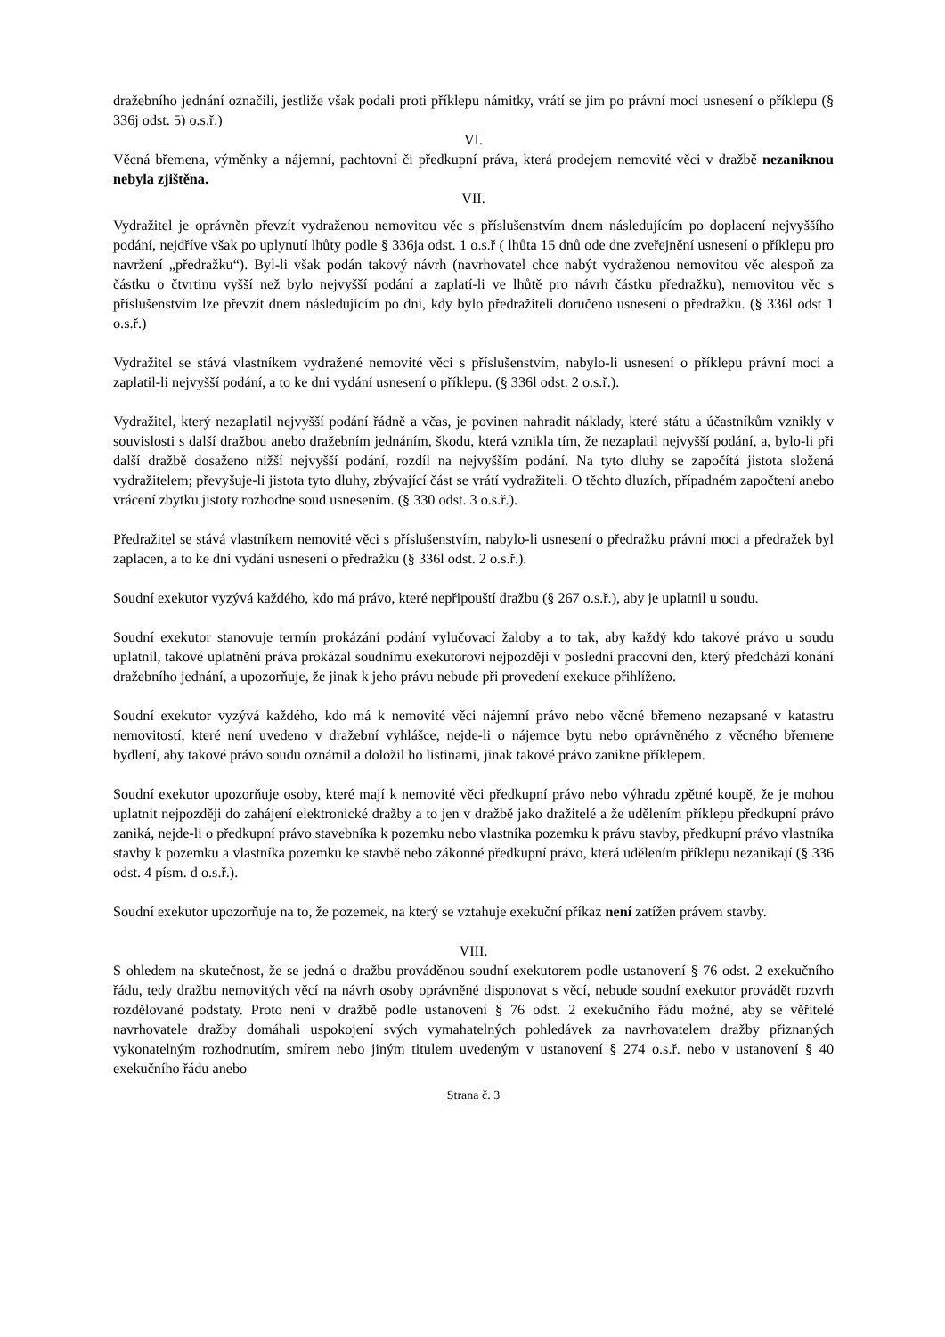dražebního jednání označili, jestliže však podali proti příklepu námitky, vrátí se jim po právní moci usnesení o příklepu (§ 336j odst. 5) o.s.ř.)
VI.
Věcná břemena, výměnky a nájemní, pachtovní či předkupní práva, která prodejem nemovité věci v dražbě nezaniknou nebyla zjištěna.
VII.
Vydražitel je oprávněn převzít vydraženou nemovitou věc s příslušenstvím dnem následujícím po doplacení nejvyššího podání, nejdříve však po uplynutí lhůty podle § 336ja odst. 1 o.s.ř ( lhůta 15 dnů ode dne zveřejnění usnesení o příklepu pro navržení „předražku“). Byl-li však podán takový návrh (navrhovatel chce nabýt vydraženou nemovitou věc alespoň za částku o čtvrtinu vyšší než bylo nejvyšší podání a zaplatí-li ve lhůtě pro návrh částku předražku), nemovitou věc s příslušenstvím lze převzít dnem následujícím po dni, kdy bylo předražiteli doručeno usnesení o předražku. (§ 336l odst 1 o.s.ř.)
Vydražitel se stává vlastníkem vydražené nemovité věci s příslušenstvím, nabylo-li usnesení o příklepu právní moci a zaplatil-li nejvyšší podání, a to ke dni vydání usnesení o příklepu. (§ 336l odst. 2 o.s.ř.).
Vydražitel, který nezaplatil nejvyšší podání řádně a včas, je povinen nahradit náklady, které státu a účastníkům vznikly v souvislosti s další dražbou anebo dražebním jednáním, škodu, která vznikla tím, že nezaplatil nejvyšší podání, a, bylo-li při další dražbě dosaženo nižší nejvyšší podání, rozdíl na nejvyšším podání. Na tyto dluhy se započítá jistota složená vydražitelem; převyšuje-li jistota tyto dluhy, zbývající část se vrátí vydražiteli. O těchto dluzích, případném započtení anebo vrácení zbytku jistoty rozhodne soud usnesením. (§ 330 odst. 3 o.s.ř.).
Předražitel se stává vlastníkem nemovité věci s příslušenstvím, nabylo-li usnesení o předražku právní moci a předražek byl zaplacen, a to ke dni vydání usnesení o předražku (§ 336l odst. 2 o.s.ř.).
Soudní exekutor vyzývá každého, kdo má právo, které nepřipouští dražbu (§ 267 o.s.ř.), aby je uplatnil u soudu.
Soudní exekutor stanovuje termín prokázání podání vylučovací žaloby a to tak, aby každý kdo takové právo u soudu uplatnil, takové uplatnění práva prokázal soudnímu exekutorovi nejpozději v poslední pracovní den, který předchází konání dražebního jednání, a upozorňuje, že jinak k jeho právu nebude při provedení exekuce přihlíženo.
Soudní exekutor vyzývá každého, kdo má k nemovité věci nájemní právo nebo věcné břemeno nezapsané v katastru nemovitostí, které není uvedeno v dražební vyhlášce, nejde-li o nájemce bytu nebo oprávněného z věcného břemene bydlení, aby takové právo soudu oznámil a doložil ho listinami, jinak takové právo zanikne příklepem.
Soudní exekutor upozorňuje osoby, které mají k nemovité věci předkupní právo nebo výhradu zpětné koupě, že je mohou uplatnit nejpozději do zahájení elektronické dražby a to jen v dražbě jako dražitelé a že udělením příklepu předkupní právo zaniká, nejde-li o předkupní právo stavebníka k pozemku nebo vlastníka pozemku k právu stavby, předkupní právo vlastníka stavby k pozemku a vlastníka pozemku ke stavbě nebo zákonné předkupní právo, která udělením příklepu nezanikají (§ 336 odst. 4 písm. d o.s.ř.).
Soudní exekutor upozorňuje na to, že pozemek, na který se vztahuje exekuční příkaz není zatížen právem stavby.
VIII.
S ohledem na skutečnost, že se jedná o dražbu prováděnou soudní exekutorem podle ustanovení § 76 odst. 2 exekučního řádu, tedy dražbu nemovitých věcí na návrh osoby oprávněné disponovat s věcí, nebude soudní exekutor provádět rozvrh rozdělované podstaty. Proto není v dražbě podle ustanovení § 76 odst. 2 exekučního řádu možné, aby se věřitelé navrhovatele dražby domáhali uspokojení svých vymahatelných pohledávek za navrhovatelem dražby přiznaných vykonatelným rozhodnutím, smírem nebo jiným titulem uvedeným v ustanovení § 274 o.s.ř. nebo v ustanovení § 40 exekučního řádu anebo
Strana č. 3